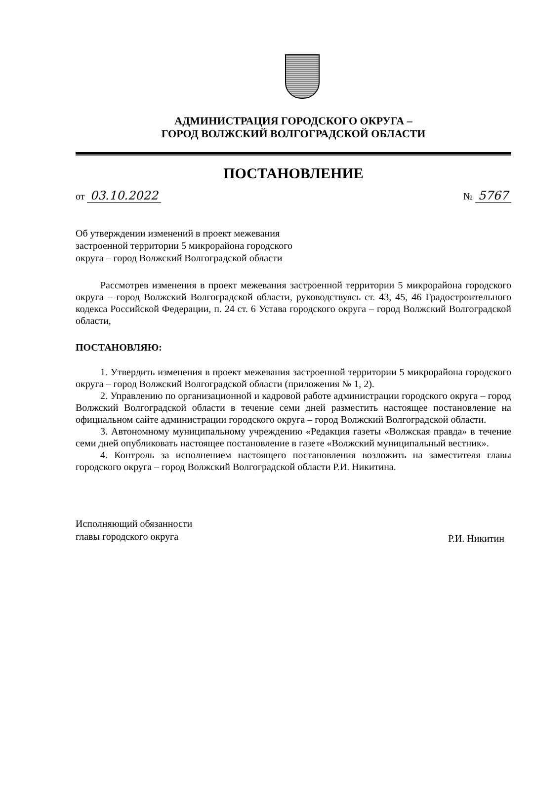АДМИНИСТРАЦИЯ ГОРОДСКОГО ОКРУГА –
ГОРОД ВОЛЖСКИЙ ВОЛГОГРАДСКОЙ ОБЛАСТИ
ПОСТАНОВЛЕНИЕ
от 03.10.2022
№ 5767
Об утверждении изменений в проект межевания застроенной территории 5 микрорайона городского округа – город Волжский Волгоградской области
Рассмотрев изменения в проект межевания застроенной территории 5 микрорайона городского округа – город Волжский Волгоградской области, руководствуясь ст. 43, 45, 46 Градостроительного кодекса Российской Федерации, п. 24 ст. 6 Устава городского округа – город Волжский Волгоградской области,
ПОСТАНОВЛЯЮ:
1. Утвердить изменения в проект межевания застроенной территории 5 микрорайона городского округа – город Волжский Волгоградской области (приложения № 1, 2).
2. Управлению по организационной и кадровой работе администрации городского округа – город Волжский Волгоградской области в течение семи дней разместить настоящее постановление на официальном сайте администрации городского округа – город Волжский Волгоградской области.
3. Автономному муниципальному учреждению «Редакция газеты «Волжская правда» в течение семи дней опубликовать настоящее постановление в газете «Волжский муниципальный вестник».
4. Контроль за исполнением настоящего постановления возложить на заместителя главы городского округа – город Волжский Волгоградской области Р.И. Никитина.
Исполняющий обязанности
главы городского округа
Р.И. Никитин